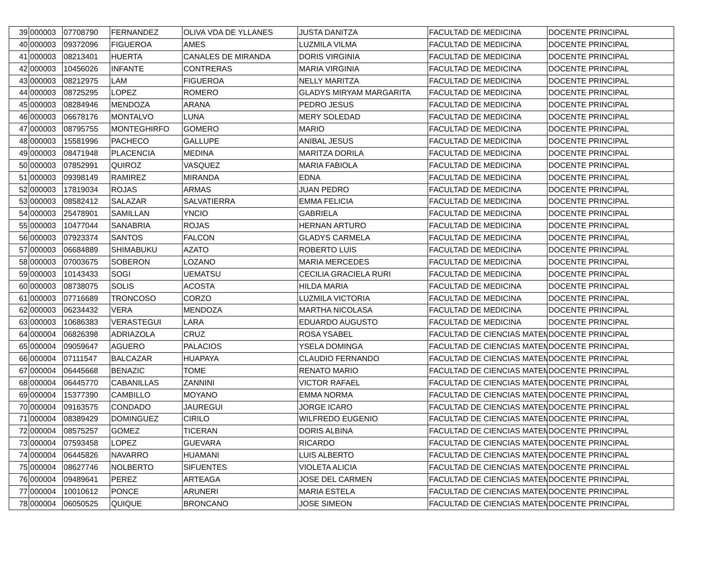| 39 | 000003 | 07708790 | FERNANDEZ | OLIVA VDA DE YLLANES | JUSTA DANITZA | FACULTAD DE MEDICINA | DOCENTE PRINCIPAL |
| 40 | 000003 | 09372096 | FIGUEROA | AMES | LUZMILA VILMA | FACULTAD DE MEDICINA | DOCENTE PRINCIPAL |
| 41 | 000003 | 08213401 | HUERTA | CANALES DE MIRANDA | DORIS VIRGINIA | FACULTAD DE MEDICINA | DOCENTE PRINCIPAL |
| 42 | 000003 | 10456026 | INFANTE | CONTRERAS | MARIA VIRGINIA | FACULTAD DE MEDICINA | DOCENTE PRINCIPAL |
| 43 | 000003 | 08212975 | LAM | FIGUEROA | NELLY MARITZA | FACULTAD DE MEDICINA | DOCENTE PRINCIPAL |
| 44 | 000003 | 08725295 | LOPEZ | ROMERO | GLADYS MIRYAM MARGARITA | FACULTAD DE MEDICINA | DOCENTE PRINCIPAL |
| 45 | 000003 | 08284946 | MENDOZA | ARANA | PEDRO JESUS | FACULTAD DE MEDICINA | DOCENTE PRINCIPAL |
| 46 | 000003 | 06678176 | MONTALVO | LUNA | MERY SOLEDAD | FACULTAD DE MEDICINA | DOCENTE PRINCIPAL |
| 47 | 000003 | 08795755 | MONTEGHIRFO | GOMERO | MARIO | FACULTAD DE MEDICINA | DOCENTE PRINCIPAL |
| 48 | 000003 | 15581996 | PACHECO | GALLUPE | ANIBAL JESUS | FACULTAD DE MEDICINA | DOCENTE PRINCIPAL |
| 49 | 000003 | 08471948 | PLACENCIA | MEDINA | MARITZA DORILA | FACULTAD DE MEDICINA | DOCENTE PRINCIPAL |
| 50 | 000003 | 07852991 | QUIROZ | VASQUEZ | MARIA FABIOLA | FACULTAD DE MEDICINA | DOCENTE PRINCIPAL |
| 51 | 000003 | 09398149 | RAMIREZ | MIRANDA | EDNA | FACULTAD DE MEDICINA | DOCENTE PRINCIPAL |
| 52 | 000003 | 17819034 | ROJAS | ARMAS | JUAN PEDRO | FACULTAD DE MEDICINA | DOCENTE PRINCIPAL |
| 53 | 000003 | 08582412 | SALAZAR | SALVATIERRA | EMMA FELICIA | FACULTAD DE MEDICINA | DOCENTE PRINCIPAL |
| 54 | 000003 | 25478901 | SAMILLAN | YNCIO | GABRIELA | FACULTAD DE MEDICINA | DOCENTE PRINCIPAL |
| 55 | 000003 | 10477044 | SANABRIA | ROJAS | HERNAN ARTURO | FACULTAD DE MEDICINA | DOCENTE PRINCIPAL |
| 56 | 000003 | 07923374 | SANTOS | FALCON | GLADYS CARMELA | FACULTAD DE MEDICINA | DOCENTE PRINCIPAL |
| 57 | 000003 | 06684889 | SHIMABUKU | AZATO | ROBERTO LUIS | FACULTAD DE MEDICINA | DOCENTE PRINCIPAL |
| 58 | 000003 | 07003675 | SOBERON | LOZANO | MARIA MERCEDES | FACULTAD DE MEDICINA | DOCENTE PRINCIPAL |
| 59 | 000003 | 10143433 | SOGI | UEMATSU | CECILIA GRACIELA RURI | FACULTAD DE MEDICINA | DOCENTE PRINCIPAL |
| 60 | 000003 | 08738075 | SOLIS | ACOSTA | HILDA MARIA | FACULTAD DE MEDICINA | DOCENTE PRINCIPAL |
| 61 | 000003 | 07716689 | TRONCOSO | CORZO | LUZMILA VICTORIA | FACULTAD DE MEDICINA | DOCENTE PRINCIPAL |
| 62 | 000003 | 06234432 | VERA | MENDOZA | MARTHA NICOLASA | FACULTAD DE MEDICINA | DOCENTE PRINCIPAL |
| 63 | 000003 | 10686383 | VERASTEGUI | LARA | EDUARDO AUGUSTO | FACULTAD DE MEDICINA | DOCENTE PRINCIPAL |
| 64 | 000004 | 06826398 | ADRIAZOLA | CRUZ | ROSA YSABEL | FACULTAD DE CIENCIAS MATEM | DOCENTE PRINCIPAL |
| 65 | 000004 | 09059647 | AGUERO | PALACIOS | YSELA DOMINGA | FACULTAD DE CIENCIAS MATEM | DOCENTE PRINCIPAL |
| 66 | 000004 | 07111547 | BALCAZAR | HUAPAYA | CLAUDIO FERNANDO | FACULTAD DE CIENCIAS MATEM | DOCENTE PRINCIPAL |
| 67 | 000004 | 06445668 | BENAZIC | TOME | RENATO MARIO | FACULTAD DE CIENCIAS MATEM | DOCENTE PRINCIPAL |
| 68 | 000004 | 06445770 | CABANILLAS | ZANNINI | VICTOR RAFAEL | FACULTAD DE CIENCIAS MATEM | DOCENTE PRINCIPAL |
| 69 | 000004 | 15377390 | CAMBILLO | MOYANO | EMMA NORMA | FACULTAD DE CIENCIAS MATEM | DOCENTE PRINCIPAL |
| 70 | 000004 | 09163575 | CONDADO | JAUREGUI | JORGE ICARO | FACULTAD DE CIENCIAS MATEM | DOCENTE PRINCIPAL |
| 71 | 000004 | 08389429 | DOMINGUEZ | CIRILO | WILFREDO EUGENIO | FACULTAD DE CIENCIAS MATEM | DOCENTE PRINCIPAL |
| 72 | 000004 | 08575257 | GOMEZ | TICERAN | DORIS ALBINA | FACULTAD DE CIENCIAS MATEM | DOCENTE PRINCIPAL |
| 73 | 000004 | 07593458 | LOPEZ | GUEVARA | RICARDO | FACULTAD DE CIENCIAS MATEM | DOCENTE PRINCIPAL |
| 74 | 000004 | 06445826 | NAVARRO | HUAMANI | LUIS ALBERTO | FACULTAD DE CIENCIAS MATEM | DOCENTE PRINCIPAL |
| 75 | 000004 | 08627746 | NOLBERTO | SIFUENTES | VIOLETA ALICIA | FACULTAD DE CIENCIAS MATEM | DOCENTE PRINCIPAL |
| 76 | 000004 | 09489641 | PEREZ | ARTEAGA | JOSE DEL CARMEN | FACULTAD DE CIENCIAS MATEM | DOCENTE PRINCIPAL |
| 77 | 000004 | 10010612 | PONCE | ARUNERI | MARIA ESTELA | FACULTAD DE CIENCIAS MATEM | DOCENTE PRINCIPAL |
| 78 | 000004 | 06050525 | QUIQUE | BRONCANO | JOSE SIMEON | FACULTAD DE CIENCIAS MATEM | DOCENTE PRINCIPAL |